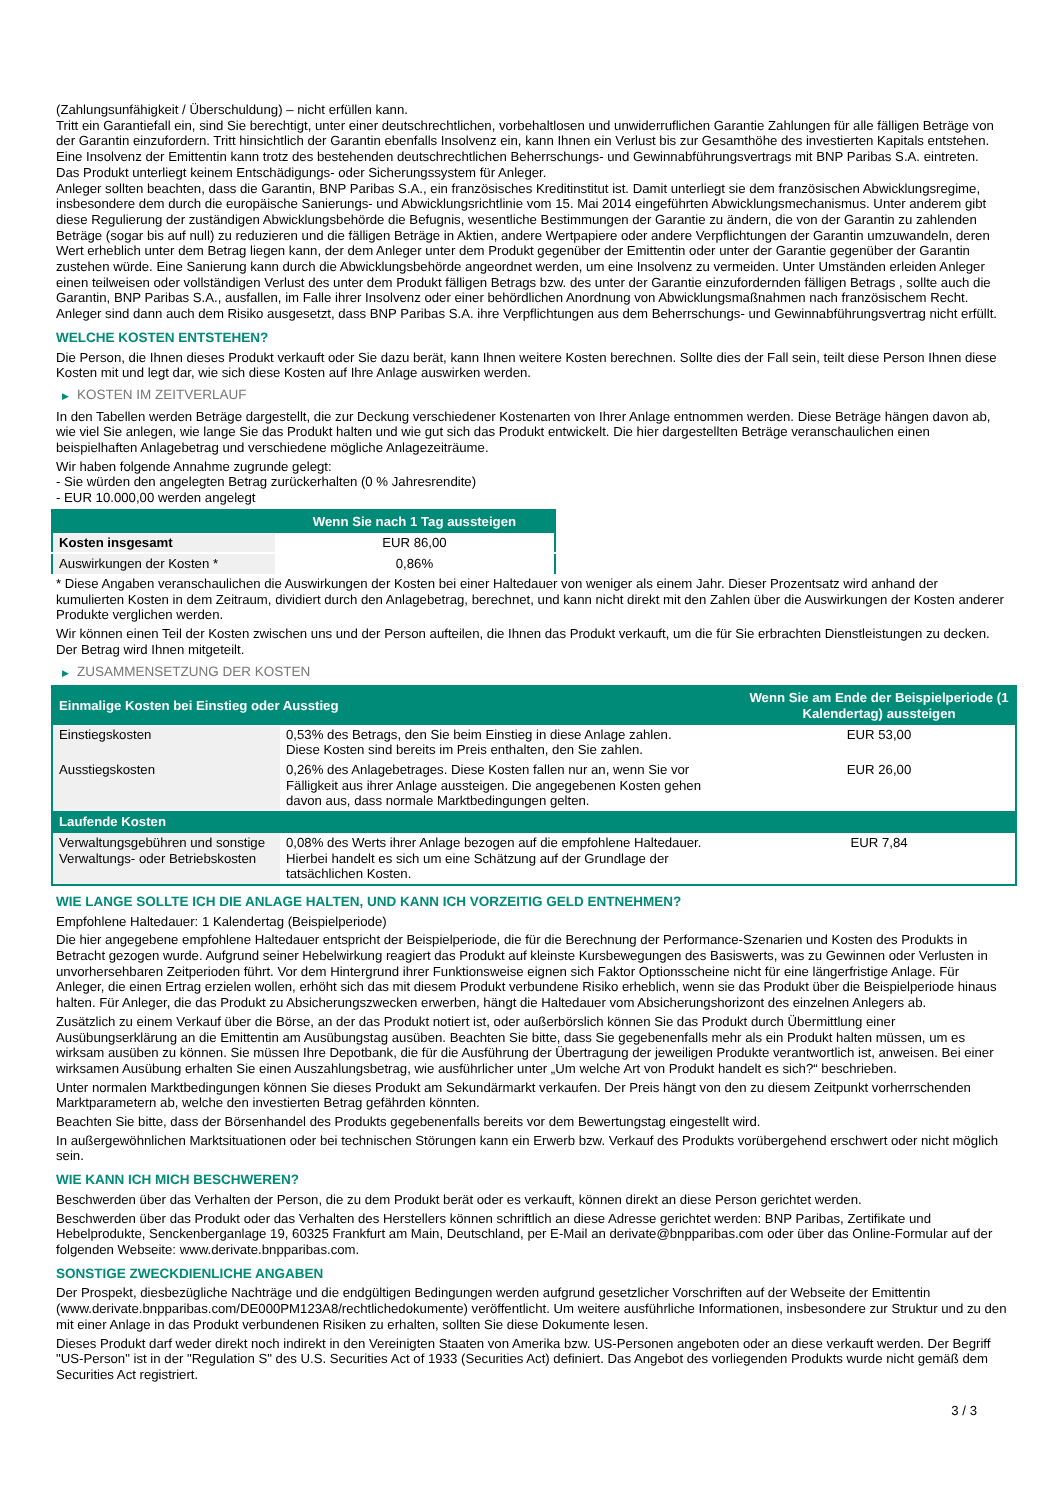(Zahlungsunfähigkeit / Überschuldung) – nicht erfüllen kann.
Tritt ein Garantiefall ein, sind Sie berechtigt, unter einer deutschrechtlichen, vorbehaltlosen und unwiderruflichen Garantie Zahlungen für alle fälligen Beträge von der Garantin einzufordern. Tritt hinsichtlich der Garantin ebenfalls Insolvenz ein, kann Ihnen ein Verlust bis zur Gesamthöhe des investierten Kapitals entstehen. Eine Insolvenz der Emittentin kann trotz des bestehenden deutschrechtlichen Beherrschungs- und Gewinnabführungsvertrags mit BNP Paribas S.A. eintreten.
Das Produkt unterliegt keinem Entschädigungs- oder Sicherungssystem für Anleger.
Anleger sollten beachten, dass die Garantin, BNP Paribas S.A., ein französisches Kreditinstitut ist. Damit unterliegt sie dem französischen Abwicklungsregime, insbesondere dem durch die europäische Sanierungs- und Abwicklungsrichtlinie vom 15. Mai 2014 eingeführten Abwicklungsmechanismus. Unter anderem gibt diese Regulierung der zuständigen Abwicklungsbehörde die Befugnis, wesentliche Bestimmungen der Garantie zu ändern, die von der Garantin zu zahlenden Beträge (sogar bis auf null) zu reduzieren und die fälligen Beträge in Aktien, andere Wertpapiere oder andere Verpflichtungen der Garantin umzuwandeln, deren Wert erheblich unter dem Betrag liegen kann, der dem Anleger unter dem Produkt gegenüber der Emittentin oder unter der Garantie gegenüber der Garantin zustehen würde. Eine Sanierung kann durch die Abwicklungsbehörde angeordnet werden, um eine Insolvenz zu vermeiden. Unter Umständen erleiden Anleger einen teilweisen oder vollständigen Verlust des unter dem Produkt fälligen Betrags bzw. des unter der Garantie einzufordernden fälligen Betrags , sollte auch die Garantin, BNP Paribas S.A., ausfallen, im Falle ihrer Insolvenz oder einer behördlichen Anordnung von Abwicklungsmaßnahmen nach französischem Recht. Anleger sind dann auch dem Risiko ausgesetzt, dass BNP Paribas S.A. ihre Verpflichtungen aus dem Beherrschungs- und Gewinnabführungsvertrag nicht erfüllt.
WELCHE KOSTEN ENTSTEHEN?
Die Person, die Ihnen dieses Produkt verkauft oder Sie dazu berät, kann Ihnen weitere Kosten berechnen. Sollte dies der Fall sein, teilt diese Person Ihnen diese Kosten mit und legt dar, wie sich diese Kosten auf Ihre Anlage auswirken werden.
▶ KOSTEN IM ZEITVERLAUF
In den Tabellen werden Beträge dargestellt, die zur Deckung verschiedener Kostenarten von Ihrer Anlage entnommen werden. Diese Beträge hängen davon ab, wie viel Sie anlegen, wie lange Sie das Produkt halten und wie gut sich das Produkt entwickelt. Die hier dargestellten Beträge veranschaulichen einen beispielhaften Anlagebetrag und verschiedene mögliche Anlagezeiträume.
Wir haben folgende Annahme zugrunde gelegt:
- Sie würden den angelegten Betrag zurückerhalten (0 % Jahresrendite)
- EUR 10.000,00 werden angelegt
| | Wenn Sie nach 1 Tag aussteigen |
| --- | --- |
| Kosten insgesamt | EUR 86,00 |
| Auswirkungen der Kosten * | 0,86% |
* Diese Angaben veranschaulichen die Auswirkungen der Kosten bei einer Haltedauer von weniger als einem Jahr. Dieser Prozentsatz wird anhand der kumulierten Kosten in dem Zeitraum, dividiert durch den Anlagebetrag, berechnet, und kann nicht direkt mit den Zahlen über die Auswirkungen der Kosten anderer Produkte verglichen werden.
Wir können einen Teil der Kosten zwischen uns und der Person aufteilen, die Ihnen das Produkt verkauft, um die für Sie erbrachten Dienstleistungen zu decken. Der Betrag wird Ihnen mitgeteilt.
▶ ZUSAMMENSETZUNG DER KOSTEN
| Einmalige Kosten bei Einstieg oder Ausstieg | | Wenn Sie am Ende der Beispielperiode (1 Kalendertag) aussteigen |
| --- | --- | --- |
| Einstiegskosten | 0,53% des Betrags, den Sie beim Einstieg in diese Anlage zahlen. Diese Kosten sind bereits im Preis enthalten, den Sie zahlen. | EUR 53,00 |
| Ausstiegskosten | 0,26% des Anlagebetrages. Diese Kosten fallen nur an, wenn Sie vor Fälligkeit aus ihrer Anlage aussteigen. Die angegebenen Kosten gehen davon aus, dass normale Marktbedingungen gelten. | EUR 26,00 |
| Laufende Kosten | | |
| Verwaltungsgebühren und sonstige Verwaltungs- oder Betriebskosten | 0,08% des Werts ihrer Anlage bezogen auf die empfohlene Haltedauer. Hierbei handelt es sich um eine Schätzung auf der Grundlage der tatsächlichen Kosten. | EUR 7,84 |
WIE LANGE SOLLTE ICH DIE ANLAGE HALTEN, UND KANN ICH VORZEITIG GELD ENTNEHMEN?
Empfohlene Haltedauer: 1 Kalendertag (Beispielperiode)
Die hier angegebene empfohlene Haltedauer entspricht der Beispielperiode, die für die Berechnung der Performance-Szenarien und Kosten des Produkts in Betracht gezogen wurde. Aufgrund seiner Hebelwirkung reagiert das Produkt auf kleinste Kursbewegungen des Basiswerts, was zu Gewinnen oder Verlusten in unvorhersehbaren Zeitperioden führt. Vor dem Hintergrund ihrer Funktionsweise eignen sich Faktor Optionsscheine nicht für eine längerfristige Anlage. Für Anleger, die einen Ertrag erzielen wollen, erhöht sich das mit diesem Produkt verbundene Risiko erheblich, wenn sie das Produkt über die Beispielperiode hinaus halten. Für Anleger, die das Produkt zu Absicherungszwecken erwerben, hängt die Haltedauer vom Absicherungshorizont des einzelnen Anlegers ab.
Zusätzlich zu einem Verkauf über die Börse, an der das Produkt notiert ist, oder außerbörslich können Sie das Produkt durch Übermittlung einer Ausübungserklärung an die Emittentin am Ausübungstag ausüben. Beachten Sie bitte, dass Sie gegebenenfalls mehr als ein Produkt halten müssen, um es wirksam ausüben zu können. Sie müssen Ihre Depotbank, die für die Ausführung der Übertragung der jeweiligen Produkte verantwortlich ist, anweisen. Bei einer wirksamen Ausübung erhalten Sie einen Auszahlungsbetrag, wie ausführlicher unter „Um welche Art von Produkt handelt es sich?“ beschrieben.
Unter normalen Marktbedingungen können Sie dieses Produkt am Sekundärmarkt verkaufen. Der Preis hängt von den zu diesem Zeitpunkt vorherrschenden Marktparametern ab, welche den investierten Betrag gefährden könnten.
Beachten Sie bitte, dass der Börsenhandel des Produkts gegebenenfalls bereits vor dem Bewertungstag eingestellt wird.
In außergewöhnlichen Marktsituationen oder bei technischen Störungen kann ein Erwerb bzw. Verkauf des Produkts vorübergehend erschwert oder nicht möglich sein.
WIE KANN ICH MICH BESCHWEREN?
Beschwerden über das Verhalten der Person, die zu dem Produkt berät oder es verkauft, können direkt an diese Person gerichtet werden.
Beschwerden über das Produkt oder das Verhalten des Herstellers können schriftlich an diese Adresse gerichtet werden: BNP Paribas, Zertifikate und Hebelprodukte, Senckenberganlage 19, 60325 Frankfurt am Main, Deutschland, per E-Mail an derivate@bnpparibas.com oder über das Online-Formular auf der folgenden Webseite: www.derivate.bnpparibas.com.
SONSTIGE ZWECKDIENLICHE ANGABEN
Der Prospekt, diesbezügliche Nachträge und die endgültigen Bedingungen werden aufgrund gesetzlicher Vorschriften auf der Webseite der Emittentin (www.derivate.bnpparibas.com/DE000PM123A8/rechtlichedokumente) veröffentlicht. Um weitere ausführliche Informationen, insbesondere zur Struktur und zu den mit einer Anlage in das Produkt verbundenen Risiken zu erhalten, sollten Sie diese Dokumente lesen.
Dieses Produkt darf weder direkt noch indirekt in den Vereinigten Staaten von Amerika bzw. US-Personen angeboten oder an diese verkauft werden. Der Begriff "US-Person" ist in der "Regulation S" des U.S. Securities Act of 1933 (Securities Act) definiert. Das Angebot des vorliegenden Produkts wurde nicht gemäß dem Securities Act registriert.
3 / 3